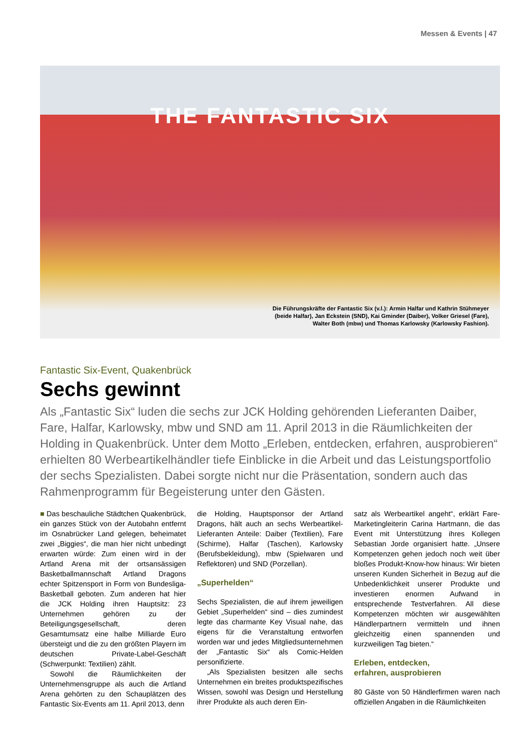Messen & Events | 47
THE FANTASTIC SIX
Die Führungskräfte der Fantastic Six (v.l.): Armin Halfar und Kathrin Stühmeyer
(beide Halfar), Jan Eckstein (SND), Kai Gminder (Daiber), Volker Griesel (Fare),
Walter Both (mbw) und Thomas Karlowsky (Karlowsky Fashion).
Fantastic Six-Event, Quakenbrück
Sechs gewinnt
Als „Fantastic Six“ luden die sechs zur JCK Holding gehörenden Lieferanten Daiber, Fare, Halfar, Karlowsky, mbw und SND am 11. April 2013 in die Räumlichkeiten der Holding in Quakenbrück. Unter dem Motto „Erleben, entdecken, erfahren, ausprobieren“ erhielten 80 Werbeartikelhändler tiefe Einblicke in die Arbeit und das Leistungsportfolio der sechs Spezialisten. Dabei sorgte nicht nur die Präsentation, sondern auch das Rahmenprogramm für Begeisterung unter den Gästen.
■ Das beschauliche Städtchen Quakenbrück, ein ganzes Stück von der Autobahn entfernt im Osnabrücker Land gelegen, beheimatet zwei „Biggies“, die man hier nicht unbedingt erwarten würde: Zum einen wird in der Artland Arena mit der ortsansässigen Basketballmannschaft Artland Dragons echter Spitzensport in Form von Bundesliga-Basketball geboten. Zum anderen hat hier die JCK Holding ihren Hauptsitz: 23 Unternehmen gehören zu der Beteiligungsgesellschaft, deren Gesamtumsatz eine halbe Milliarde Euro übersteigt und die zu den größten Playern im deutschen Private-Label-Geschäft (Schwerpunkt: Textilien) zählt.
Sowohl die Räumlichkeiten der Unternehmensgruppe als auch die Artland Arena gehörten zu den Schauplätzen des Fantastic Six-Events am 11. April 2013, denn
die Holding, Hauptsponsor der Artland Dragons, hält auch an sechs Werbeartikel-Lieferanten Anteile: Daiber (Textilien), Fare (Schirme), Halfar (Taschen), Karlowsky (Berufsbekleidung), mbw (Spielwaren und Reflektoren) und SND (Porzellan).
„Superhelden“
Sechs Spezialisten, die auf ihrem jeweiligen Gebiet „Superhelden“ sind – dies zumindest legte das charmante Key Visual nahe, das eigens für die Veranstaltung entworfen worden war und jedes Mitgliedsunternehmen der „Fantastic Six“ als Comic-Helden personifizierte.
„Als Spezialisten besitzen alle sechs Unternehmen ein breites produktspezifisches Wissen, sowohl was Design und Herstellung ihrer Produkte als auch deren Ein-
satz als Werbeartikel angeht“, erklärt Fare-Marketingleiterin Carina Hartmann, die das Event mit Unterstützung ihres Kollegen Sebastian Jorde organisiert hatte. „Unsere Kompetenzen gehen jedoch noch weit über bloßes Produkt-Know-how hinaus: Wir bieten unseren Kunden Sicherheit in Bezug auf die Unbedenklichkeit unserer Produkte und investieren enormen Aufwand in entsprechende Testverfahren. All diese Kompetenzen möchten wir ausgewählten Händlerpartnern vermitteln und ihnen gleichzeitig einen spannenden und kurzweiligen Tag bieten.“
Erleben, entdecken,
erfahren, ausprobieren
80 Gäste von 50 Händlerfirmen waren nach offiziellen Angaben in die Räumlichkeiten